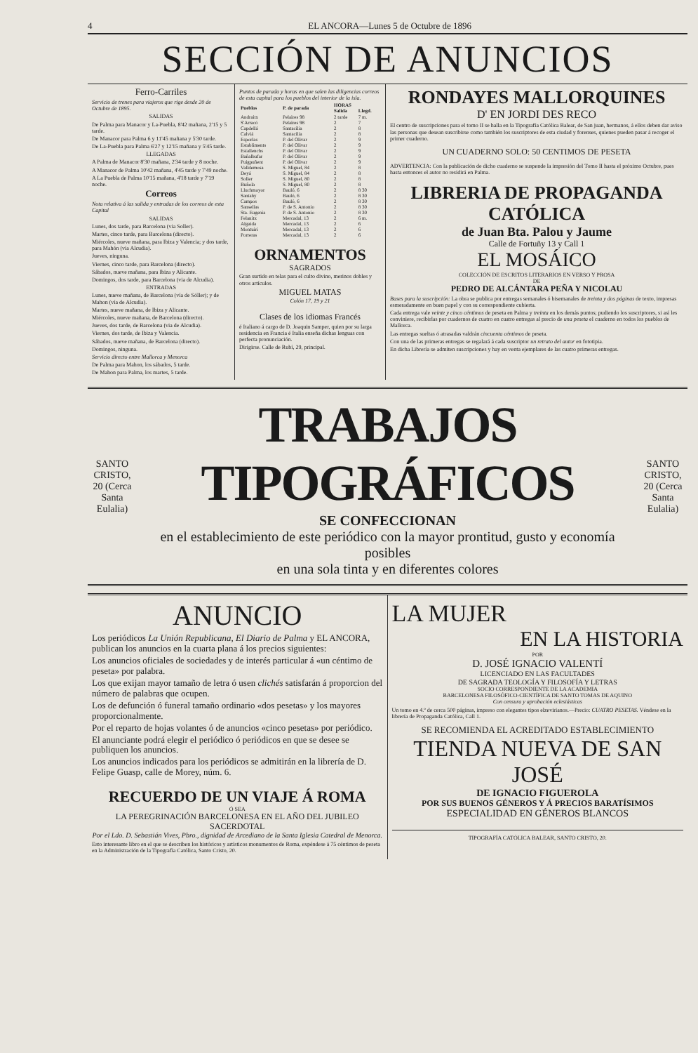4 EL ANCORA—Lunes 5 de Octubre de 1896
SECCIÓN DE ANUNCIOS
Ferro-Carriles
Servicio de trenes para viajeros que rige desde 20 de Octubre de 1895.
SALIDAS
De Palma para Manacor y La-Puebla, 8'42 mañana, 2'15 y 5 tarde.
De Manacor para Palma 6 y 11'45 mañana y 5'30 tarde.
De La-Puebla para Palma 6'27 y 12'15 mañana y 5'45 tarde.
LLEGADAS
A Palma de Manacor 8'30 mañana, 2'34 tarde y 8 noche.
A Manacor de Palma 10'42 mañana, 4'45 tarde y 7'49 noche.
A La Puebla de Palma 10'15 mañana, 4'18 tarde y 7'19 noche.
Correos
Nota relativa á las salida y entradas de los correos de esta Capital
SALIDAS
Lunes, dos tarde, para Barcelona (via Soller).
Martes, cinco tarde, para Barcelona (directo).
Miércoles, nueve mañana, para Ibiza y Valencia; y dos tarde, para Mahón (via Alcudia).
Jueves, ninguna.
Viernes, cinco tarde, para Barcelona (directo).
Sábados, nueve mañana, para Ibiza y Alicante.
Domingos, dos tarde, para Barcelona (via de Alcudia).
ENTRADAS
Lunes, nueve mañana, de Barcelona (vía de Sóller); y de Mahon (vía de Alcudia).
Martes, nueve mañana, de Ibiza y Alicante.
Miércoles, nueve mañana, de Barcelona (directo).
Jueves, dos tarde, de Barcelona (via de Alcudia).
Viernes, dos tarde, de Ibiza y Valencia.
Sábados, nueve mañana, de Barcelona (directo).
Domingos, ninguna.
Servicio directo entre Mallorca y Menorca
De Palma para Mahon, los sábados, 5 tarde.
De Mahon para Palma, los martes, 5 tarde.
Puntos de parada y horas en que salen las diligencias correos de esta capital para los pueblos del interior de la isla.
| Pueblos | P. de parada | HORAS | |
| --- | --- | --- | --- |
| | | Salida | Llegd. |
| Andraitx | Pelaires 98 | 2 tarde | 7 m. |
| S'Arracó | Pelaires 98 | 2 | 7 |
| Capdellá | Santacilia | 2 | 8 |
| Calviá | Santacilia | 2 | 8 |
| Esporlas | P. del Olivar | 2 | 9 |
| Establiments | P. del Olivar | 2 | 9 |
| Estallenchs | P. del Olivar | 2 | 9 |
| Bañalbufar | P. del Olivar | 2 | 9 |
| Puigpuñent | P. del Olivar | 2 | 9 |
| Valldemosa | S. Miguel, 84 | 2 | 8 |
| Deyá | S. Miguel, 84 | 2 | 8 |
| Soller | S. Miguel, 80 | 2 | 8 |
| Buñola | S. Miguel, 80 | 2 | 8 |
| Lluchmayor | Bauló, 6 | 2 | 8 30 |
| Santañy | Bauló, 6 | 2 | 8 30 |
| Campos | Bauló, 6 | 2 | 8 30 |
| Sansellas | P. de S. Antonio | 2 | 8 30 |
| Sta. Eugenia | P. de S. Antonio | 2 | 8 30 |
| Felanitx | Mercadal, 13 | 2 | 6 m. |
| Algaida | Mercadal, 13 | 2 | 6 |
| Montuiri | Mercadal, 13 | 2 | 6 |
| Porreras | Mercadal, 13 | 2 | 6 |
ORNAMENTOS
SAGRADOS
Gran surtido en telas para el culto divino, merinos dobles y otros artículos.
MIGUEL MATAS
Colón 17, 19 y 21
Clases de los idiomas Francés
é Italiano á cargo de D. Joaquin Samper, quien por su larga residencia en Francia é Italia enseña dichas lenguas con perfecta pronunciación.
Dirigirse. Calle de Rubí, 29, principal.
RONDAYES MALLORQUINES
D' EN JORDI DES RECO
El centro de suscripciones para el tomo II se halla en la Tipografía Católica Balear, de San juan, hermanos, á ellos deben dar aviso las personas que desean suscribirse como también los suscriptores de esta ciudad y forenses, quienes pueden pasar á recoger el primer cuaderno.
UN CUADERNO SOLO: 50 CENTIMOS DE PESETA
ADVERTENCIA: Con la publicación de dicho cuaderno se suspende la impresión del Tomo II hasta el próximo Octubre, pues hasta entonces el autor no residirá en Palma.
LIBRERIA DE PROPAGANDA CATÓLICA
de Juan Bta. Palou y Jaume
Calle de Fortuñy 13 y Call 1
EL MOSÁICO
COLECCIÓN DE ESCRITOS LITERARIOS EN VERSO Y PROSA
DE
PEDRO DE ALCÁNTARA PEÑA Y NICOLAU
Bases para la suscripción: La obra se publica por entregas semanales ó bisemanales de treinta y dos páginas de texto, impresas esmeradamente en buen papel y con su correspondiente cubierta.
Cada entrega vale veinte y cinco céntimos de peseta en Palma y treinta en los demás puntos; pudiendo los suscriptores, si así les conviniere, recibirlas por cuadernos de cuatro en cuatro entregas al precio de una peseta el cuaderno en todos los pueblos de Mallorca.
Las entregas sueltas ó atrasadas valdrán cincuenta céntimos de peseta.
Con una de las primeras entregas se regalará á cada suscriptor un retrato del autor en fototipia.
En dicha Librería se admiten suscripciones y hay en venta ejemplares de las cuatro primeras entregas.
SANTO CRISTO, 20 (Cerca Santa Eulalia)
TRABAJOS TIPOGRÁFICOS
SE CONFECCIONAN
en el establecimiento de este periódico con la mayor prontitud, gusto y economía posibles
en una sola tinta y en diferentes colores
SANTO CRISTO, 20 (Cerca Santa Eulalia)
ANUNCIO
Los periódicos La Unión Republicana, El Diario de Palma y EL ANCORA, publican los anuncios en la cuarta plana á los precios siguientes:
Los anuncios oficiales de sociedades y de interés particular á «un céntimo de peseta» por palabra.
Los que exijan mayor tamaño de letra ó usen clichés satisfarán á proporcion del número de palabras que ocupen.
Los de defunción ó funeral tamaño ordinario «dos pesetas» y los mayores proporcionalmente.
Por el reparto de hojas volantes ó de anuncios «cinco pesetas» por periódico.
El anunciante podrá elegir el periódico ó periódicos en que se desee se publiquen los anuncios.
Los anuncios indicados para los periódicos se admitirán en la librería de D. Felipe Guasp, calle de Morey, núm. 6.
RECUERDO DE UN VIAJE Á ROMA
Ó SEA
LA PEREGRINACIÓN BARCELONESA EN EL AÑO DEL JUBILEO SACERDOTAL
Por el Ldo. D. Sebastián Vives, Pbro., dignidad de Arcediano de la Santa Iglesia Catedral de Menorca.
Esto interesante libro en el que se describen los históricos y artísticos monumentos de Roma, expéndese á 75 céntimos de peseta en la Administración de la Tipografía Católica, Santo Cristo, 20.
LA MUJER
EN LA HISTORIA
POR
D. JOSÉ IGNACIO VALENTÍ
LICENCIADO EN LAS FACULTADES
DE SAGRADA TEOLOGÍA Y FILOSOFÍA Y LETRAS
SOCIO CORRESPONDIENTE DE LA ACADEMIA
BARCELONESA FILOSÓFICO-CIENTÍFICA DE SANTO TOMAS DE AQUINO
Con censura y aprobación eclesiásticas
Un tomo en 4.º de cerca 500 páginas, impreso con elegantes tipos elzevirianos.—Precio: CUATRO PESETAS. Véndese en la librería de Propaganda Católica, Call 1.
SE RECOMIENDA EL ACREDITADO ESTABLECIMIENTO
TIENDA NUEVA DE SAN JOSÉ
DE IGNACIO FIGUEROLA
POR SUS BUENOS GÉNEROS Y Á PRECIOS BARATÍSIMOS
ESPECIALIDAD EN GÉNEROS BLANCOS
TIPOGRAFÍA CATÓLICA BALEAR, SANTO CRISTO, 20.